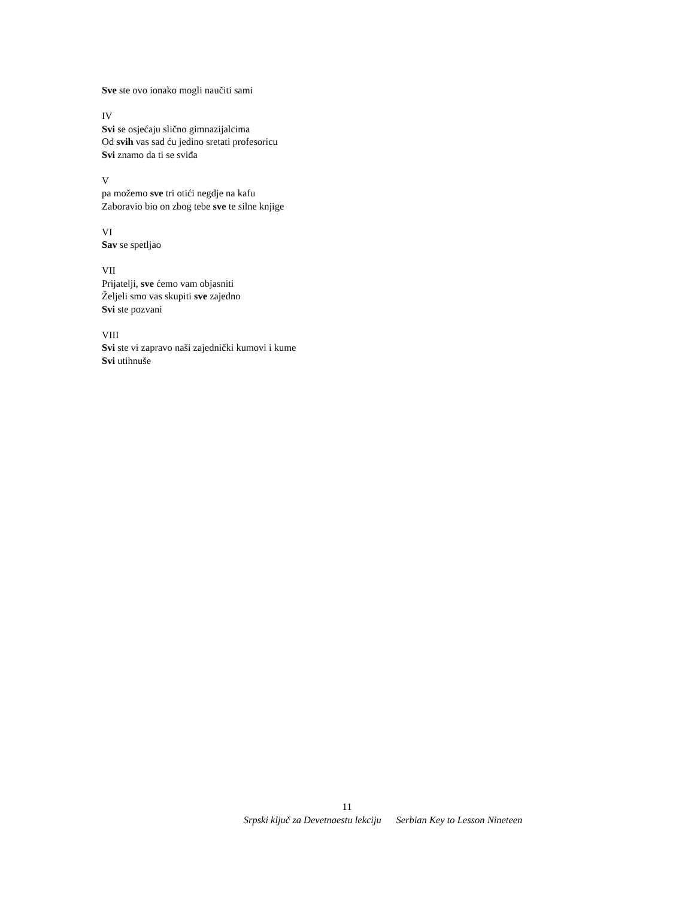Sve ste ovo ionako mogli naučiti sami
IV
Svi se osjećaju slično gimnazijalcima
Od svih vas sad ću jedino sretati profesoricu
Svi znamo da ti se sviđa
V
pa možemo sve tri otići negdje na kafu
Zaboravio bio on zbog tebe sve te silne knjige
VI
Sav se spetljao
VII
Prijatelji, sve ćemo vam objasniti
Željeli smo vas skupiti sve zajedno
Svi ste pozvani
VIII
Svi ste vi zapravo naši zajednički kumovi i kume
Svi utihnuše
11
Srpski ključ za Devetnaestu lekciju Serbian Key to Lesson Nineteen